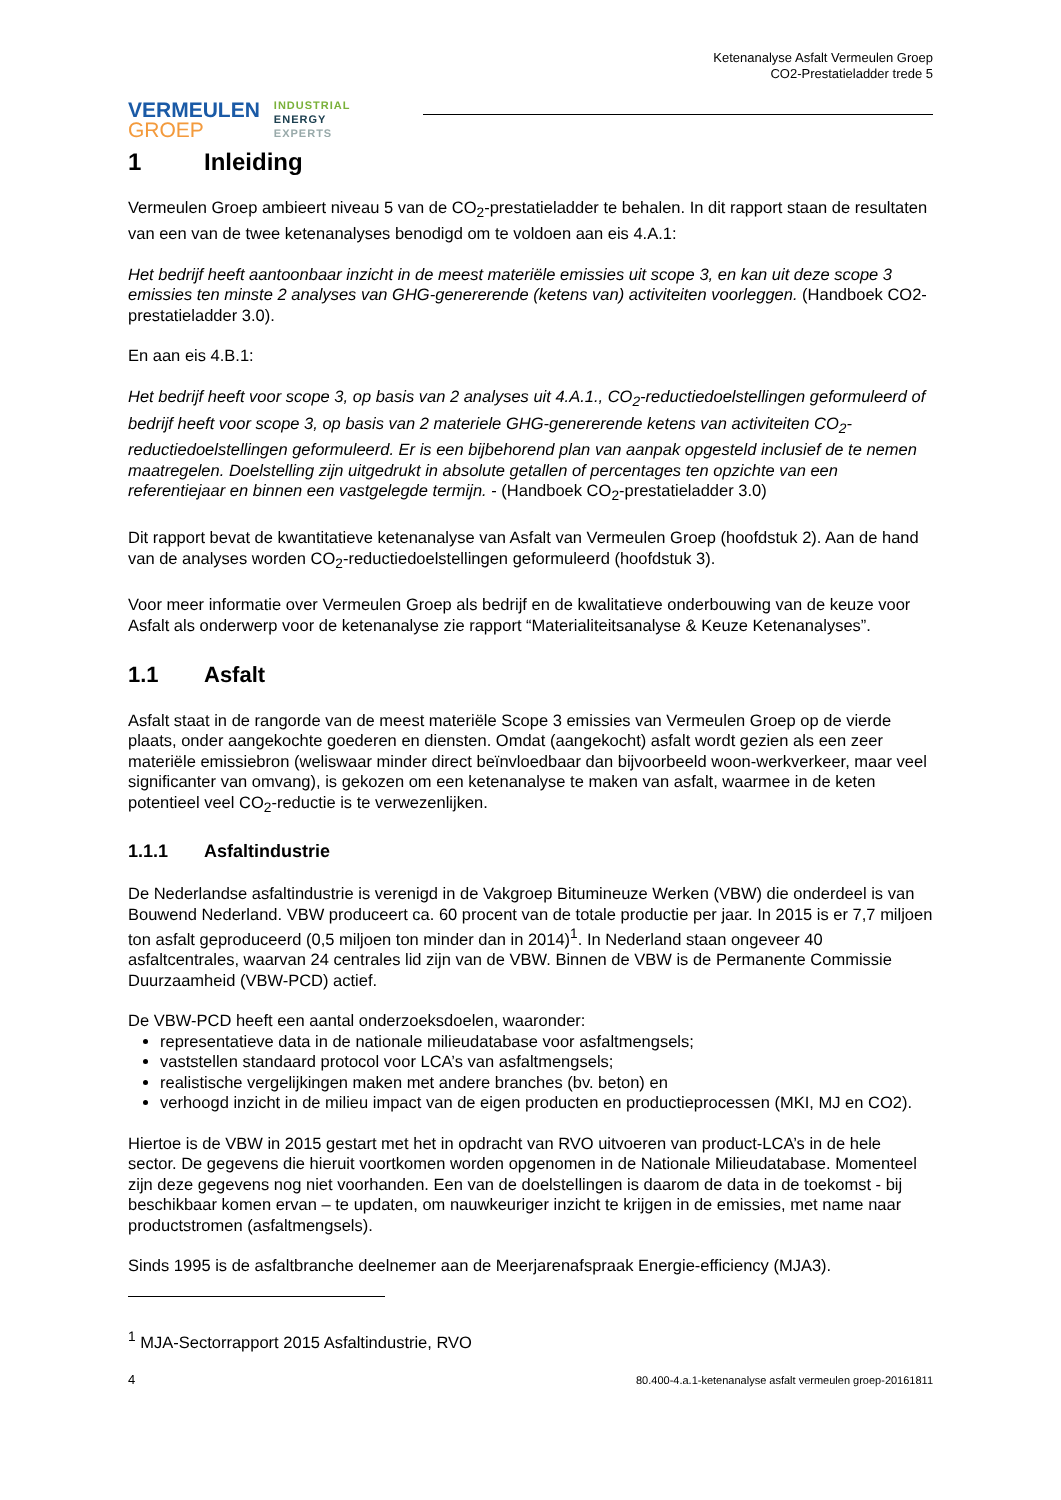VERMEULEN
GROEP
INDUSTRIAL
ENERGY
EXPERTS
Ketenanalyse Asfalt Vermeulen Groep
CO2-Prestatieladder trede 5
1 Inleiding
Vermeulen Groep ambieert niveau 5 van de CO<sub>2</sub>-prestatieladder te behalen. In dit rapport staan de resultaten van een van de twee ketenanalyses benodigd om te voldoen aan eis 4.A.1:
Het bedrijf heeft aantoonbaar inzicht in de meest materiële emissies uit scope 3, en kan uit deze scope 3 emissies ten minste 2 analyses van GHG-genererende (ketens van) activiteiten voorleggen. (Handboek CO2-prestatieladder 3.0).
En aan eis 4.B.1:
Het bedrijf heeft voor scope 3, op basis van 2 analyses uit 4.A.1., CO<sub>2</sub>-reductiedoelstellingen geformuleerd of bedrijf heeft voor scope 3, op basis van 2 materiele GHG-genererende ketens van activiteiten CO<sub>2</sub>-reductiedoelstellingen geformuleerd. Er is een bijbehorend plan van aanpak opgesteld inclusief de te nemen maatregelen. Doelstelling zijn uitgedrukt in absolute getallen of percentages ten opzichte van een referentiejaar en binnen een vastgelegde termijn. - (Handboek CO<sub>2</sub>-prestatieladder 3.0)
Dit rapport bevat de kwantitatieve ketenanalyse van Asfalt van Vermeulen Groep (hoofdstuk 2). Aan de hand van de analyses worden CO<sub>2</sub>-reductiedoelstellingen geformuleerd (hoofdstuk 3).
Voor meer informatie over Vermeulen Groep als bedrijf en de kwalitatieve onderbouwing van de keuze voor Asfalt als onderwerp voor de ketenanalyse zie rapport “Materialiteitsanalyse & Keuze Ketenanalyses”.
1.1 Asfalt
Asfalt staat in de rangorde van de meest materiële Scope 3 emissies van Vermeulen Groep op de vierde plaats, onder aangekochte goederen en diensten. Omdat (aangekocht) asfalt wordt gezien als een zeer materiële emissiebron (weliswaar minder direct beïnvloedbaar dan bijvoorbeeld woon-werkverkeer, maar veel significanter van omvang), is gekozen om een ketenanalyse te maken van asfalt, waarmee in de keten potentieel veel CO<sub>2</sub>-reductie is te verwezenlijken.
1.1.1 Asfaltindustrie
De Nederlandse asfaltindustrie is verenigd in de Vakgroep Bitumineuze Werken (VBW) die onderdeel is van Bouwend Nederland. VBW produceert ca. 60 procent van de totale productie per jaar. In 2015 is er 7,7 miljoen ton asfalt geproduceerd (0,5 miljoen ton minder dan in 2014)<sup>1</sup>. In Nederland staan ongeveer 40 asfaltcentrales, waarvan 24 centrales lid zijn van de VBW. Binnen de VBW is de Permanente Commissie Duurzaamheid (VBW-PCD) actief.
De VBW-PCD heeft een aantal onderzoeksdoelen, waaronder:
representatieve data in de nationale milieudatabase voor asfaltmengsels;
vaststellen standaard protocol voor LCA’s van asfaltmengsels;
realistische vergelijkingen maken met andere branches (bv. beton) en
verhoogd inzicht in de milieu impact van de eigen producten en productieprocessen (MKI, MJ en CO2).
Hiertoe is de VBW in 2015 gestart met het in opdracht van RVO uitvoeren van product-LCA’s in de hele sector. De gegevens die hieruit voortkomen worden opgenomen in de Nationale Milieudatabase. Momenteel zijn deze gegevens nog niet voorhanden. Een van de doelstellingen is daarom de data in de toekomst - bij beschikbaar komen ervan – te updaten, om nauwkeuriger inzicht te krijgen in de emissies, met name naar productstromen (asfaltmengsels).
Sinds 1995 is de asfaltbranche deelnemer aan de Meerjarenafspraak Energie-efficiency (MJA3).
<sup>1</sup> MJA-Sectorrapport 2015 Asfaltindustrie, RVO
4 80.400-4.a.1-ketenanalyse asfalt vermeulen groep-20161811